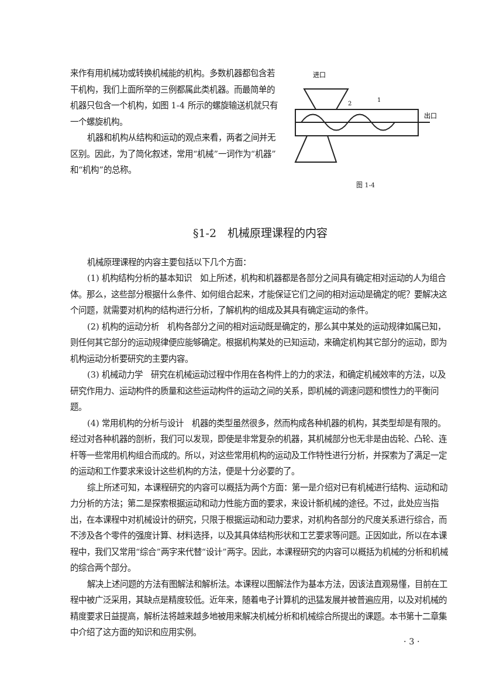来作有用机械功或转换机械能的机构。多数机器都包含若干机构，我们上面所举的三例都属此类机器。而最简单的机器只包含一个机构，如图 1-4 所示的螺旋输送机就只有一个螺旋机构。
机器和机构从结构和运动的观点来看，两者之间并无区别。因此，为了简化叙述，常用“机械”一词作为“机器”和“机构”的总称。
进口
出口
2
1
图 1-4
§1-2　机械原理课程的内容
机械原理课程的内容主要包括以下几个方面：
(1) 机构结构分析的基本知识　如上所述，机构和机器都是各部分之间具有确定相对运动的人为组合体。那么，这些部分根据什么条件、如何组合起来，才能保证它们之间的相对运动是确定的呢？要解决这个问题，就需要对机构的结构进行分析，了解机构的组成及其具有确定运动的条件。
(2) 机构的运动分析　机构各部分之间的相对运动既是确定的，那么其中某处的运动规律如属已知，则任何其它部分的运动规律便应能够确定。根据机构某处的已知运动，来确定机构其它部分的运动，即为机构运动分析要研究的主要内容。
(3) 机械动力学　研究在机械运动过程中作用在各构件上的力的求法，和确定机械效率的方法，以及研究作用力、运动构件的质量和这些运动构件的运动之间的关系，即机械的调速问题和惯性力的平衡问题。
(4) 常用机构的分析与设计　机器的类型虽然很多，然而构成各种机器的机构，其类型却是有限的。经过对各种机器的剖析，我们可以发现，即使是非常复杂的机器，其机械部分也无非是由齿轮、凸轮、连杆等一些常用机构组合而成的。所以，对这些常用机构的运动及工作特性进行分析，并探索为了满足一定的运动和工作要求来设计这些机构的方法，便是十分必要的了。
综上所述可知，本课程研究的内容可以概括为两个方面：第一是介绍对已有机械进行结构、运动和动力分析的方法；第二是探索根据运动和动力性能方面的要求，来设计新机械的途径。不过，此处应当指出，在本课程中对机械设计的研究，只限于根据运动和动力要求，对机构各部分的尺度关系进行综合，而不涉及各个零件的强度计算、材料选择，以及其具体结构形状和工艺要求等问题。正因如此，所以在本课程中，我们又常用“综合”两字来代替“设计”两字。因此，本课程研究的内容可以概括为机械的分析和机械的综合两个部分。
解决上述问题的方法有图解法和解析法。本课程以图解法作为基本方法，因该法直观易懂，目前在工程中被广泛采用，其缺点是精度较低。近年来，随着电子计算机的迅猛发展并被普遍应用，以及对机械的精度要求日益提高，解析法将越来越多地被用来解决机械分析和机械综合所提出的课题。本书第十二章集中介绍了这方面的知识和应用实例。
· 3 ·